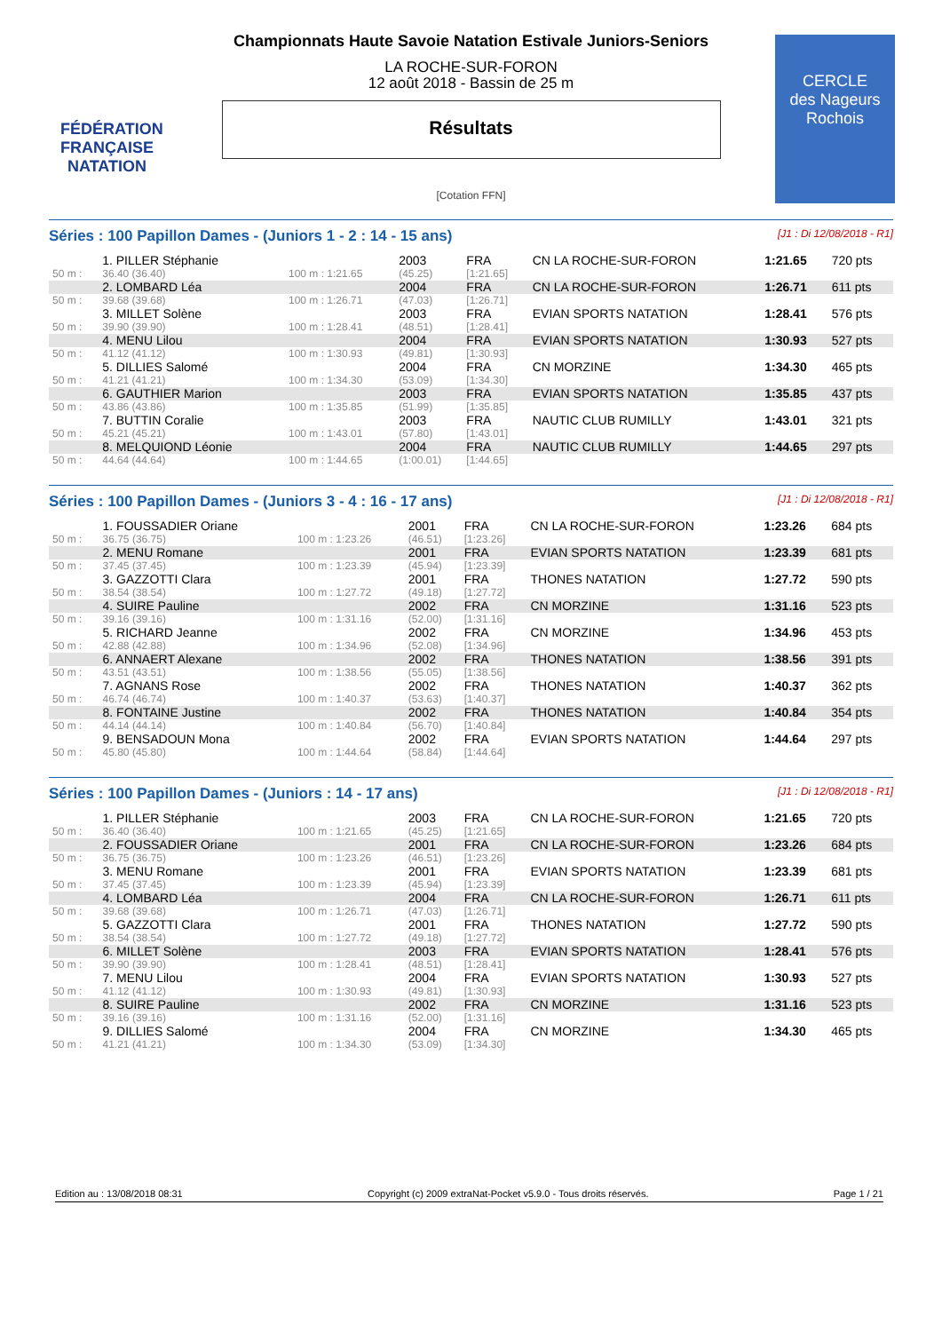FÉDÉRATION FRANÇAISE
NATATION
CERCLE
des Nageurs
Rochois
Championnats Haute Savoie Natation Estivale Juniors-Seniors
LA ROCHE-SUR-FORON
12 août 2018 - Bassin de 25 m
Résultats
[Cotation FFN]
Séries : 100 Papillon Dames - (Juniors 1 - 2 : 14 - 15 ans) [J1 : Di 12/08/2018 - R1]
| | 1. PILLER Stéphanie | | 2003 | FRA | CN LA ROCHE-SUR-FORON | 1:21.65 | 720 pts |
| 50 m : | 36.40 (36.40) | 100 m : 1:21.65 | (45.25) | [1:21.65] | | | |
| | 2. LOMBARD Léa | | 2004 | FRA | CN LA ROCHE-SUR-FORON | 1:26.71 | 611 pts |
| 50 m : | 39.68 (39.68) | 100 m : 1:26.71 | (47.03) | [1:26.71] | | | |
| | 3. MILLET Solène | | 2003 | FRA | EVIAN SPORTS NATATION | 1:28.41 | 576 pts |
| 50 m : | 39.90 (39.90) | 100 m : 1:28.41 | (48.51) | [1:28.41] | | | |
| | 4. MENU Lilou | | 2004 | FRA | EVIAN SPORTS NATATION | 1:30.93 | 527 pts |
| 50 m : | 41.12 (41.12) | 100 m : 1:30.93 | (49.81) | [1:30.93] | | | |
| | 5. DILLIES Salomé | | 2004 | FRA | CN MORZINE | 1:34.30 | 465 pts |
| 50 m : | 41.21 (41.21) | 100 m : 1:34.30 | (53.09) | [1:34.30] | | | |
| | 6. GAUTHIER Marion | | 2003 | FRA | EVIAN SPORTS NATATION | 1:35.85 | 437 pts |
| 50 m : | 43.86 (43.86) | 100 m : 1:35.85 | (51.99) | [1:35.85] | | | |
| | 7. BUTTIN Coralie | | 2003 | FRA | NAUTIC CLUB RUMILLY | 1:43.01 | 321 pts |
| 50 m : | 45.21 (45.21) | 100 m : 1:43.01 | (57.80) | [1:43.01] | | | |
| | 8. MELQUIOND Léonie | | 2004 | FRA | NAUTIC CLUB RUMILLY | 1:44.65 | 297 pts |
| 50 m : | 44.64 (44.64) | 100 m : 1:44.65 | (1:00.01) | [1:44.65] | | | |
Séries : 100 Papillon Dames - (Juniors 3 - 4 : 16 - 17 ans) [J1 : Di 12/08/2018 - R1]
| | 1. FOUSSADIER Oriane | | 2001 | FRA | CN LA ROCHE-SUR-FORON | 1:23.26 | 684 pts |
| 50 m : | 36.75 (36.75) | 100 m : 1:23.26 | (46.51) | [1:23.26] | | | |
| | 2. MENU Romane | | 2001 | FRA | EVIAN SPORTS NATATION | 1:23.39 | 681 pts |
| 50 m : | 37.45 (37.45) | 100 m : 1:23.39 | (45.94) | [1:23.39] | | | |
| | 3. GAZZOTTI Clara | | 2001 | FRA | THONES NATATION | 1:27.72 | 590 pts |
| 50 m : | 38.54 (38.54) | 100 m : 1:27.72 | (49.18) | [1:27.72] | | | |
| | 4. SUIRE Pauline | | 2002 | FRA | CN MORZINE | 1:31.16 | 523 pts |
| 50 m : | 39.16 (39.16) | 100 m : 1:31.16 | (52.00) | [1:31.16] | | | |
| | 5. RICHARD Jeanne | | 2002 | FRA | CN MORZINE | 1:34.96 | 453 pts |
| 50 m : | 42.88 (42.88) | 100 m : 1:34.96 | (52.08) | [1:34.96] | | | |
| | 6. ANNAERT Alexane | | 2002 | FRA | THONES NATATION | 1:38.56 | 391 pts |
| 50 m : | 43.51 (43.51) | 100 m : 1:38.56 | (55.05) | [1:38.56] | | | |
| | 7. AGNANS Rose | | 2002 | FRA | THONES NATATION | 1:40.37 | 362 pts |
| 50 m : | 46.74 (46.74) | 100 m : 1:40.37 | (53.63) | [1:40.37] | | | |
| | 8. FONTAINE Justine | | 2002 | FRA | THONES NATATION | 1:40.84 | 354 pts |
| 50 m : | 44.14 (44.14) | 100 m : 1:40.84 | (56.70) | [1:40.84] | | | |
| | 9. BENSADOUN Mona | | 2002 | FRA | EVIAN SPORTS NATATION | 1:44.64 | 297 pts |
| 50 m : | 45.80 (45.80) | 100 m : 1:44.64 | (58.84) | [1:44.64] | | | |
Séries : 100 Papillon Dames - (Juniors : 14 - 17 ans) [J1 : Di 12/08/2018 - R1]
| | 1. PILLER Stéphanie | | 2003 | FRA | CN LA ROCHE-SUR-FORON | 1:21.65 | 720 pts |
| 50 m : | 36.40 (36.40) | 100 m : 1:21.65 | (45.25) | [1:21.65] | | | |
| | 2. FOUSSADIER Oriane | | 2001 | FRA | CN LA ROCHE-SUR-FORON | 1:23.26 | 684 pts |
| 50 m : | 36.75 (36.75) | 100 m : 1:23.26 | (46.51) | [1:23.26] | | | |
| | 3. MENU Romane | | 2001 | FRA | EVIAN SPORTS NATATION | 1:23.39 | 681 pts |
| 50 m : | 37.45 (37.45) | 100 m : 1:23.39 | (45.94) | [1:23.39] | | | |
| | 4. LOMBARD Léa | | 2004 | FRA | CN LA ROCHE-SUR-FORON | 1:26.71 | 611 pts |
| 50 m : | 39.68 (39.68) | 100 m : 1:26.71 | (47.03) | [1:26.71] | | | |
| | 5. GAZZOTTI Clara | | 2001 | FRA | THONES NATATION | 1:27.72 | 590 pts |
| 50 m : | 38.54 (38.54) | 100 m : 1:27.72 | (49.18) | [1:27.72] | | | |
| | 6. MILLET Solène | | 2003 | FRA | EVIAN SPORTS NATATION | 1:28.41 | 576 pts |
| 50 m : | 39.90 (39.90) | 100 m : 1:28.41 | (48.51) | [1:28.41] | | | |
| | 7. MENU Lilou | | 2004 | FRA | EVIAN SPORTS NATATION | 1:30.93 | 527 pts |
| 50 m : | 41.12 (41.12) | 100 m : 1:30.93 | (49.81) | [1:30.93] | | | |
| | 8. SUIRE Pauline | | 2002 | FRA | CN MORZINE | 1:31.16 | 523 pts |
| 50 m : | 39.16 (39.16) | 100 m : 1:31.16 | (52.00) | [1:31.16] | | | |
| | 9. DILLIES Salomé | | 2004 | FRA | CN MORZINE | 1:34.30 | 465 pts |
| 50 m : | 41.21 (41.21) | 100 m : 1:34.30 | (53.09) | [1:34.30] | | | |
Edition au : 13/08/2018 08:31 Copyright (c) 2009 extraNat-Pocket v5.9.0 - Tous droits réservés. Page 1 / 21